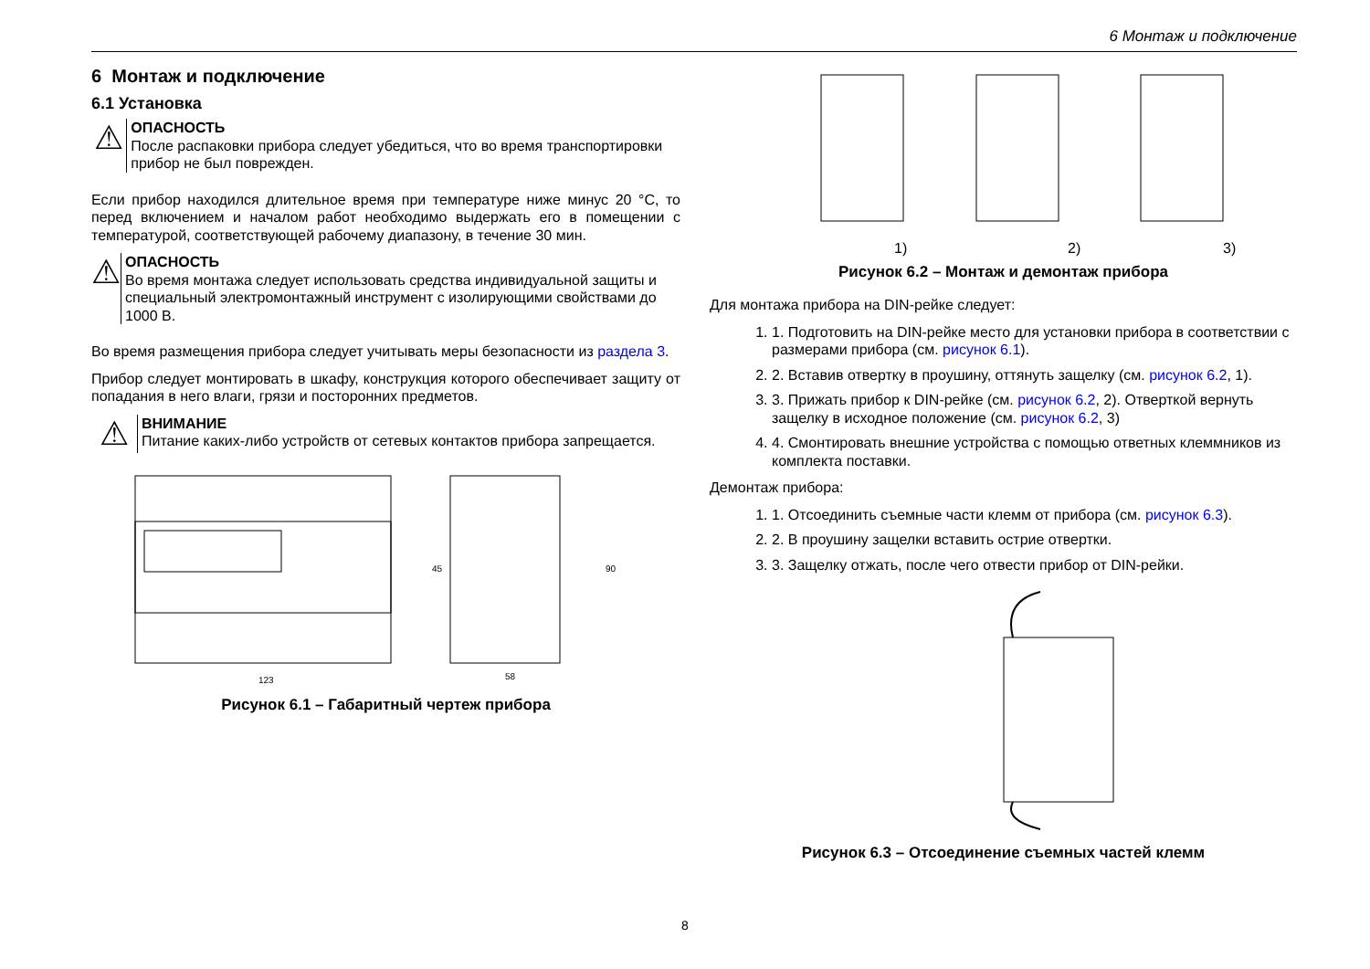6 Монтаж и подключение
6 Монтаж и подключение
6.1 Установка
⚠
ОПАСНОСТЬ
После распаковки прибора следует убедиться, что во время транспортировки прибор не был поврежден.
Если прибор находился длительное время при температуре ниже минус 20 °С, то перед включением и началом работ необходимо выдержать его в помещении с температурой, соответствующей рабочему диапазону, в течение 30 мин.
⚠
ОПАСНОСТЬ
Во время монтажа следует использовать средства индивидуальной защиты и специальный электромонтажный инструмент с изолирующими свойствами до 1000 В.
Во время размещения прибора следует учитывать меры безопасности из раздела 3.
Прибор следует монтировать в шкафу, конструкция которого обеспечивает защиту от попадания в него влаги, грязи и посторонних предметов.
⚠
ВНИМАНИЕ
Питание каких-либо устройств от сетевых контактов прибора запрещается.
123
58
45
90
Рисунок 6.1 – Габаритный чертеж прибора
1)
2)
3)
Рисунок 6.2 – Монтаж и демонтаж прибора
Для монтажа прибора на DIN-рейке следует:
1. 1. Подготовить на DIN-рейке место для установки прибора в соответствии с размерами прибора (см. рисунок 6.1).
2. 2. Вставив отвертку в проушину, оттянуть защелку (см. рисунок 6.2, 1).
3. 3. Прижать прибор к DIN-рейке (см. рисунок 6.2, 2). Отверткой вернуть защелку в исходное положение (см. рисунок 6.2, 3)
4. 4. Смонтировать внешние устройства с помощью ответных клеммников из комплекта поставки.
Демонтаж прибора:
1. 1. Отсоединить съемные части клемм от прибора (см. рисунок 6.3).
2. 2. В проушину защелки вставить острие отвертки.
3. 3. Защелку отжать, после чего отвести прибор от DIN-рейки.
Рисунок 6.3 – Отсоединение съемных частей клемм
8